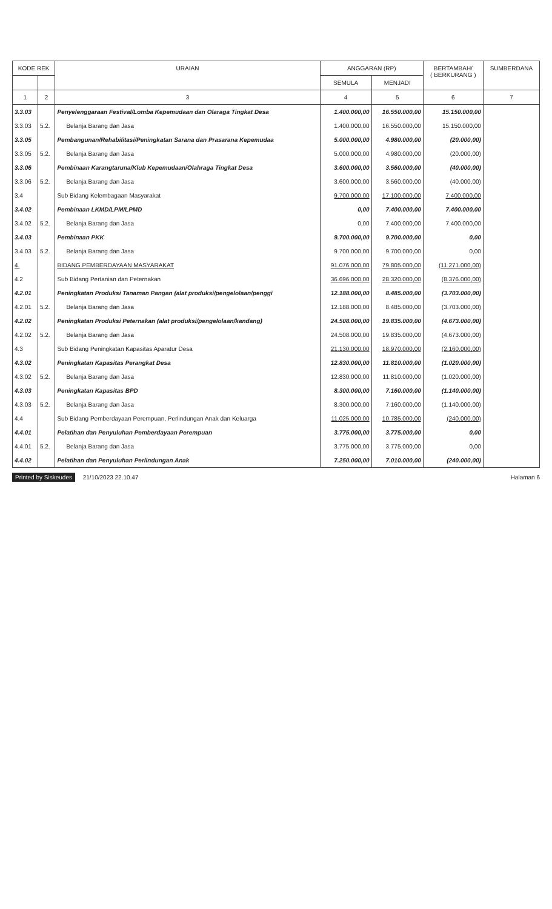| KODE REK | | URAIAN | ANGGARAN (RP) | | BERTAMBAH/ ( BERKURANG ) | SUMBERDANA |
| --- | --- | --- | --- | --- | --- | --- |
| | | | SEMULA | MENJADI | | |
| 1 | 2 | 3 | 4 | 5 | 6 | 7 |
| 3.3.03 | | Penyelenggaraan Festival/Lomba Kepemudaan dan Olaraga Tingkat Desa | 1.400.000,00 | 16.550.000,00 | 15.150.000,00 | |
| 3.3.03 | 5.2. | Belanja Barang dan Jasa | 1.400.000,00 | 16.550.000,00 | 15.150.000,00 | |
| 3.3.05 | | Pembangunan/Rehabilitasi/Peningkatan Sarana dan Prasarana Kepemudaa | 5.000.000,00 | 4.980.000,00 | (20.000,00) | |
| 3.3.05 | 5.2. | Belanja Barang dan Jasa | 5.000.000,00 | 4.980.000,00 | (20.000,00) | |
| 3.3.06 | | Pembinaan Karangtaruna/Klub Kepemudaan/Olahraga Tingkat Desa | 3.600.000,00 | 3.560.000,00 | (40.000,00) | |
| 3.3.06 | 5.2. | Belanja Barang dan Jasa | 3.600.000,00 | 3.560.000,00 | (40.000,00) | |
| 3.4 | | Sub Bidang Kelembagaan Masyarakat | 9.700.000,00 | 17.100.000,00 | 7.400.000,00 | |
| 3.4.02 | | Pembinaan LKMD/LPM/LPMD | 0,00 | 7.400.000,00 | 7.400.000,00 | |
| 3.4.02 | 5.2. | Belanja Barang dan Jasa | 0,00 | 7.400.000,00 | 7.400.000,00 | |
| 3.4.03 | | Pembinaan PKK | 9.700.000,00 | 9.700.000,00 | 0,00 | |
| 3.4.03 | 5.2. | Belanja Barang dan Jasa | 9.700.000,00 | 9.700.000,00 | 0,00 | |
| 4. | | BIDANG PEMBERDAYAAN MASYARAKAT | 91.076.000,00 | 79.805.000,00 | (11.271.000,00) | |
| 4.2 | | Sub Bidang Pertanian dan Peternakan | 36.696.000,00 | 28.320.000,00 | (8.376.000,00) | |
| 4.2.01 | | Peningkatan Produksi Tanaman Pangan (alat produksi/pengelolaan/penggi | 12.188.000,00 | 8.485.000,00 | (3.703.000,00) | |
| 4.2.01 | 5.2. | Belanja Barang dan Jasa | 12.188.000,00 | 8.485.000,00 | (3.703.000,00) | |
| 4.2.02 | | Peningkatan Produksi Peternakan (alat produksi/pengelolaan/kandang) | 24.508.000,00 | 19.835.000,00 | (4.673.000,00) | |
| 4.2.02 | 5.2. | Belanja Barang dan Jasa | 24.508.000,00 | 19.835.000,00 | (4.673.000,00) | |
| 4.3 | | Sub Bidang Peningkatan Kapasitas Aparatur Desa | 21.130.000,00 | 18.970.000,00 | (2.160.000,00) | |
| 4.3.02 | | Peningkatan Kapasitas Perangkat Desa | 12.830.000,00 | 11.810.000,00 | (1.020.000,00) | |
| 4.3.02 | 5.2. | Belanja Barang dan Jasa | 12.830.000,00 | 11.810.000,00 | (1.020.000,00) | |
| 4.3.03 | | Peningkatan Kapasitas BPD | 8.300.000,00 | 7.160.000,00 | (1.140.000,00) | |
| 4.3.03 | 5.2. | Belanja Barang dan Jasa | 8.300.000,00 | 7.160.000,00 | (1.140.000,00) | |
| 4.4 | | Sub Bidang Pemberdayaan Perempuan, Perlindungan Anak dan Keluarga | 11.025.000,00 | 10.785.000,00 | (240.000,00) | |
| 4.4.01 | | Pelatihan dan Penyuluhan Pemberdayaan Perempuan | 3.775.000,00 | 3.775.000,00 | 0,00 | |
| 4.4.01 | 5.2. | Belanja Barang dan Jasa | 3.775.000,00 | 3.775.000,00 | 0,00 | |
| 4.4.02 | | Pelatihan dan Penyuluhan Perlindungan Anak | 7.250.000,00 | 7.010.000,00 | (240.000,00) | |
Printed by Siskeudes 21/10/2023 22.10.47
Halaman 6